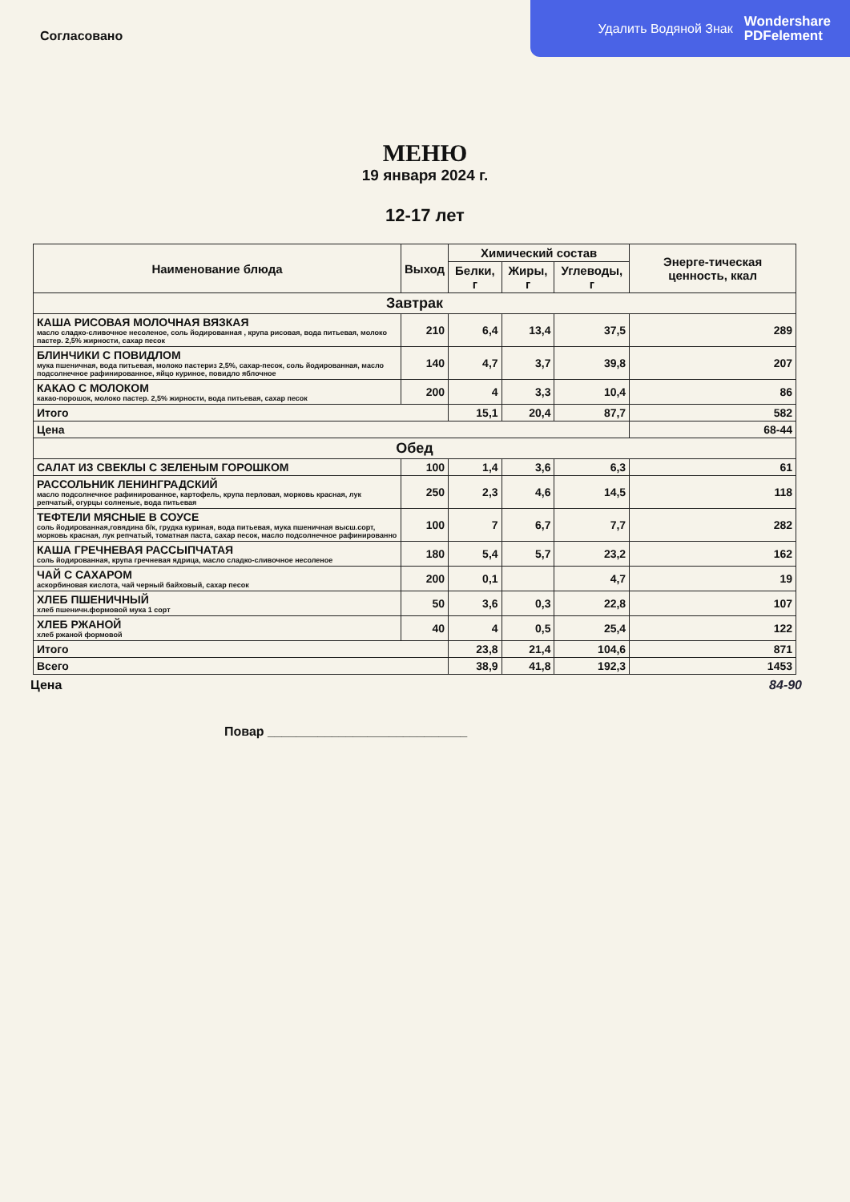Удалить Водяной Знак Wondershare
PDFelement
Согласовано
МЕНЮ
19 января 2024 г.
12-17 лет
| Наименование блюда | Выход | Химический состав | | | Энерге-тическая ценность, ккал |
| --- | --- | --- | --- | --- | --- |
| | | Белки, г | Жиры, г | Углеводы, г | |
| Завтрак | | | | | |
| КАША РИСОВАЯ МОЛОЧНАЯ ВЯЗКАЯ масло сладко-сливочное несоленое, соль йодированная , крупа рисовая, вода питьевая, молоко пастер. 2,5% жирности, сахар песок | 210 | 6,4 | 13,4 | 37,5 | 289 |
| БЛИНЧИКИ С ПОВИДЛОМ мука пшеничная, вода питьевая, молоко пастериз 2,5%, сахар-песок, соль йодированная, масло подсолнечное рафинированное, яйцо куриное, повидло яблочное | 140 | 4,7 | 3,7 | 39,8 | 207 |
| КАКАО С МОЛОКОМ какао-порошок, молоко пастер. 2,5% жирности, вода питьевая, сахар песок | 200 | 4 | 3,3 | 10,4 | 86 |
| Итого | | 15,1 | 20,4 | 87,7 | 582 |
| Цена | | | | | 68-44 |
| Обед | | | | | |
| САЛАТ ИЗ СВЕКЛЫ С ЗЕЛЕНЫМ ГОРОШКОМ | 100 | 1,4 | 3,6 | 6,3 | 61 |
| РАССОЛЬНИК ЛЕНИНГРАДСКИЙ масло подсолнечное рафинированное, картофель, крупа перловая, морковь красная, лук репчатый, огурцы солненые, вода питьевая | 250 | 2,3 | 4,6 | 14,5 | 118 |
| ТЕФТЕЛИ МЯСНЫЕ В СОУСЕ соль йодированная,говядина б/к, грудка куриная, вода питьевая, мука пшеничная высш.сорт, морковь красная, лук репчатый, томатная паста, сахар песок, масло подсолнечное рафинированно | 100 | 7 | 6,7 | 7,7 | 282 |
| КАША ГРЕЧНЕВАЯ РАССЫПЧАТАЯ соль йодированная, крупа гречневая ядрица, масло сладко-сливочное несоленое | 180 | 5,4 | 5,7 | 23,2 | 162 |
| ЧАЙ С САХАРОМ аскорбиновая кислота, чай черный байховый, сахар песок | 200 | 0,1 | | 4,7 | 19 |
| ХЛЕБ ПШЕНИЧНЫЙ хлеб пшеничн.формовой мука 1 сорт | 50 | 3,6 | 0,3 | 22,8 | 107 |
| ХЛЕБ РЖАНОЙ хлеб ржаной формовой | 40 | 4 | 0,5 | 25,4 | 122 |
| Итого | | 23,8 | 21,4 | 104,6 | 871 |
| Всего | | 38,9 | 41,8 | 192,3 | 1453 |
Цена 84-90
Повар ____________________________